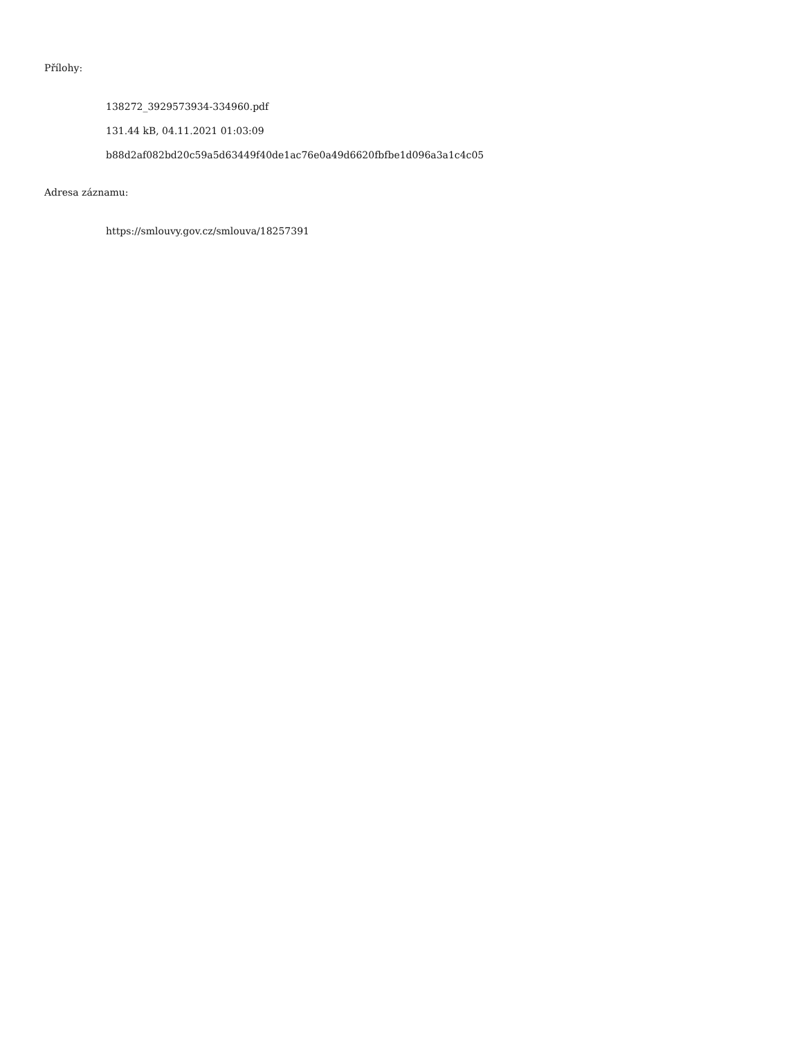Přílohy:
138272_3929573934-334960.pdf
131.44 kB, 04.11.2021 01:03:09
b88d2af082bd20c59a5d63449f40de1ac76e0a49d6620fbfbe1d096a3a1c4c05
Adresa záznamu:
https://smlouvy.gov.cz/smlouva/18257391